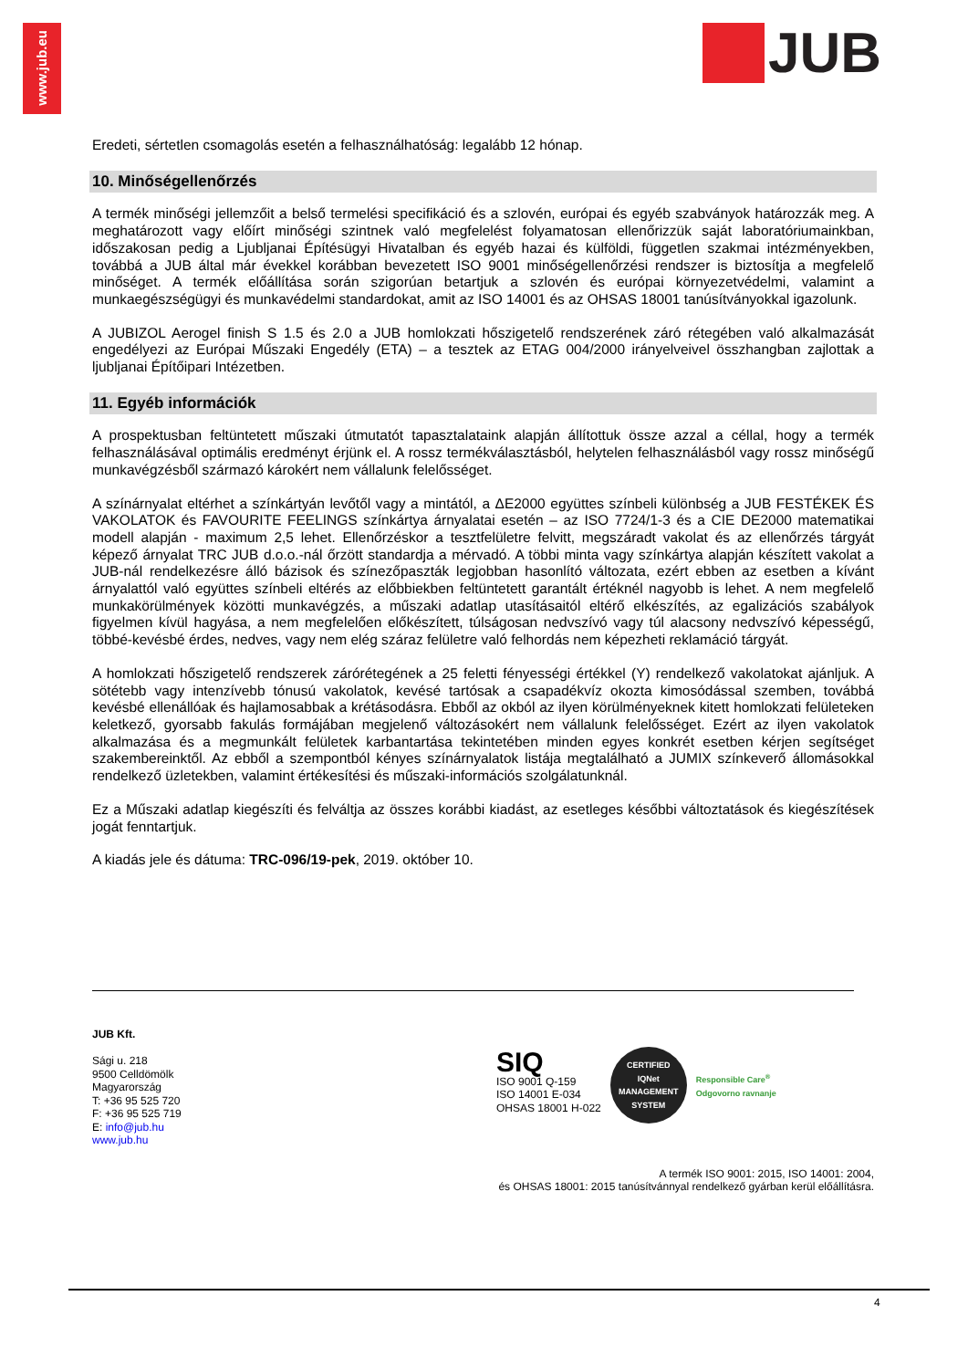www.jub.eu
JUB
Eredeti, sértetlen csomagolás esetén a felhasználhatóság: legalább 12 hónap.
10. Minőségellenőrzés
A termék minőségi jellemzőit a belső termelési specifikáció és a szlovén, európai és egyéb szabványok határozzák meg. A meghatározott vagy előírt minőségi szintnek való megfelelést folyamatosan ellenőrizzük saját laboratóriumainkban, időszakosan pedig a Ljubljanai Építésügyi Hivatalban és egyéb hazai és külföldi, független szakmai intézményekben, továbbá a JUB által már évekkel korábban bevezetett ISO 9001 minőségellenőrzési rendszer is biztosítja a megfelelő minőséget. A termék előállítása során szigorúan betartjuk a szlovén és európai környezetvédelmi, valamint a munkaegészségügyi és munkavédelmi standardokat, amit az ISO 14001 és az OHSAS 18001 tanúsítványokkal igazolunk.
A JUBIZOL Aerogel finish S 1.5 és 2.0 a JUB homlokzati hőszigetelő rendszerének záró rétegében való alkalmazását engedélyezi az Európai Műszaki Engedély (ETA) – a tesztek az ETAG 004/2000 irányelveivel összhangban zajlottak a ljubljanai Építőipari Intézetben.
11. Egyéb információk
A prospektusban feltüntetett műszaki útmutatót tapasztalataink alapján állítottuk össze azzal a céllal, hogy a termék felhasználásával optimális eredményt érjünk el. A rossz termékválasztásból, helytelen felhasználásból vagy rossz minőségű munkavégzésből származó károkért nem vállalunk felelősséget.
A színárnyalat eltérhet a színkártyán levőtől vagy a mintától, a ΔE2000 együttes színbeli különbség a JUB FESTÉKEK ÉS VAKOLATOK és FAVOURITE FEELINGS színkártya árnyalatai esetén – az ISO 7724/1-3 és a CIE DE2000 matematikai modell alapján - maximum 2,5 lehet. Ellenőrzéskor a tesztfelületre felvitt, megszáradt vakolat és az ellenőrzés tárgyát képező árnyalat TRC JUB d.o.o.-nál őrzött standardja a mérvadó. A többi minta vagy színkártya alapján készített vakolat a JUB-nál rendelkezésre álló bázisok és színezőpaszták legjobban hasonlító változata, ezért ebben az esetben a kívánt árnyalattól való együttes színbeli eltérés az előbbiekben feltüntetett garantált értéknél nagyobb is lehet. A nem megfelelő munkakörülmények közötti munkavégzés, a műszaki adatlap utasításaitól eltérő elkészítés, az egalizációs szabályok figyelmen kívül hagyása, a nem megfelelően előkészített, túlságosan nedvszívó vagy túl alacsony nedvszívó képességű, többé-kevésbé érdes, nedves, vagy nem elég száraz felületre való felhordás nem képezheti reklamáció tárgyát.
A homlokzati hőszigetelő rendszerek zárórétegének a 25 feletti fényességi értékkel (Y) rendelkező vakolatokat ajánljuk. A sötétebb vagy intenzívebb tónusú vakolatok, kevésé tartósak a csapadékvíz okozta kimosódással szemben, továbbá kevésbé ellenállóak és hajlamosabbak a krétásodásra. Ebből az okból az ilyen körülményeknek kitett homlokzati felületeken keletkező, gyorsabb fakulás formájában megjelenő változásokért nem vállalunk felelősséget. Ezért az ilyen vakolatok alkalmazása és a megmunkált felületek karbantartása tekintetében minden egyes konkrét esetben kérjen segítséget szakembereinktől. Az ebből a szempontból kényes színárnyalatok listája megtalálható a JUMIX színkeverő állomásokkal rendelkező üzletekben, valamint értékesítési és műszaki-információs szolgálatunknál.
Ez a Műszaki adatlap kiegészíti és felváltja az összes korábbi kiadást, az esetleges későbbi változtatások és kiegészítések jogát fenntartjuk.
A kiadás jele és dátuma: TRC-096/19-pek, 2019. október 10.
JUB Kft.
Sági u. 218
9500 Celldömölk
Magyarország
T: +36 95 525 720
F: +36 95 525 719
E: info@jub.hu
www.jub.hu
SIQ
ISO 9001 Q-159
ISO 14001 E-034
OHSAS 18001 H-022
CERTIFIED
IQNet
MANAGEMENT SYSTEM
Responsible Care<sup>®</sup>
Odgovorno ravnanje
A termék ISO 9001: 2015, ISO 14001: 2004,
és OHSAS 18001: 2015 tanúsítvánnyal rendelkező gyárban kerül előállításra.
4